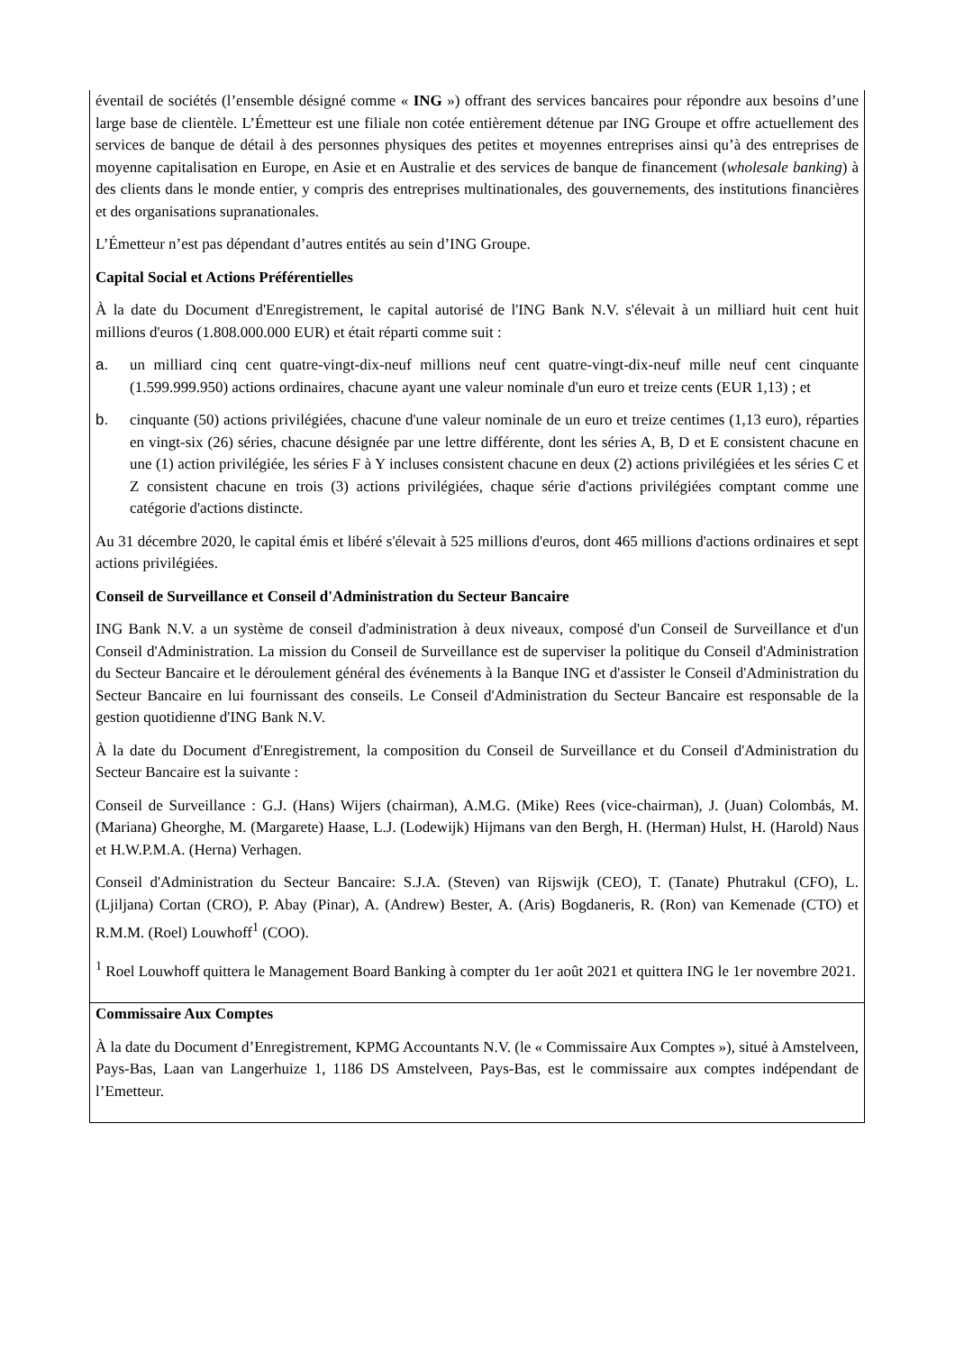| éventail de sociétés (l’ensemble désigné comme « ING ») offrant des services bancaires pour répondre aux besoins d’une large base de clientèle. L’Émetteur est une filiale non cotée entièrement détenue par ING Groupe et offre actuellement des services de banque de détail à des personnes physiques des petites et moyennes entreprises ainsi qu’à des entreprises de moyenne capitalisation en Europe, en Asie et en Australie et des services de banque de financement ( wholesale banking ) à des clients dans le monde entier, y compris des entreprises multinationales, des gouvernements, des institutions financières et des organisations supranationales. L’Émetteur n’est pas dépendant d’autres entités au sein d’ING Groupe. Capital Social et Actions Préférentielles À la date du Document d'Enregistrement, le capital autorisé de l'ING Bank N.V. s'élevait à un milliard huit cent huit millions d'euros (1.808.000.000 EUR) et était réparti comme suit : a. un milliard cinq cent quatre-vingt-dix-neuf millions neuf cent quatre-vingt-dix-neuf mille neuf cent cinquante (1.599.999.950) actions ordinaires, chacune ayant une valeur nominale d'un euro et treize cents (EUR 1,13) ; et b. cinquante (50) actions privilégiées, chacune d'une valeur nominale de un euro et treize centimes (1,13 euro), réparties en vingt-six (26) séries, chacune désignée par une lettre différente, dont les séries A, B, D et E consistent chacune en une (1) action privilégiée, les séries F à Y incluses consistent chacune en deux (2) actions privilégiées et les séries C et Z consistent chacune en trois (3) actions privilégiées, chaque série d'actions privilégiées comptant comme une catégorie d'actions distincte. Au 31 décembre 2020, le capital émis et libéré s'élevait à 525 millions d'euros, dont 465 millions d'actions ordinaires et sept actions privilégiées. Conseil de Surveillance et Conseil d'Administration du Secteur Bancaire ING Bank N.V. a un système de conseil d'administration à deux niveaux, composé d'un Conseil de Surveillance et d'un Conseil d'Administration. La mission du Conseil de Surveillance est de superviser la politique du Conseil d'Administration du Secteur Bancaire et le déroulement général des événements à la Banque ING et d'assister le Conseil d'Administration du Secteur Bancaire en lui fournissant des conseils. Le Conseil d'Administration du Secteur Bancaire est responsable de la gestion quotidienne d'ING Bank N.V. À la date du Document d'Enregistrement, la composition du Conseil de Surveillance et du Conseil d'Administration du Secteur Bancaire est la suivante : Conseil de Surveillance : G.J. (Hans) Wijers (chairman), A.M.G. (Mike) Rees (vice-chairman), J. (Juan) Colombás, M. (Mariana) Gheorghe, M. (Margarete) Haase, L.J. (Lodewijk) Hijmans van den Bergh, H. (Herman) Hulst, H. (Harold) Naus et H.W.P.M.A. (Herna) Verhagen. Conseil d'Administration du Secteur Bancaire: S.J.A. (Steven) van Rijswijk (CEO), T. (Tanate) Phutrakul (CFO), L. (Ljiljana) Cortan (CRO), P. Abay (Pinar), A. (Andrew) Bester, A. (Aris) Bogdaneris, R. (Ron) van Kemenade (CTO) et R.M.M. (Roel) Louwhoff<sup>1</sup> (COO). <sup>1</sup> Roel Louwhoff quittera le Management Board Banking à compter du 1er août 2021 et quittera ING le 1er novembre 2021. |
| Commissaire Aux Comptes À la date du Document d’Enregistrement, KPMG Accountants N.V. (le « Commissaire Aux Comptes »), situé à Amstelveen, Pays-Bas, Laan van Langerhuize 1, 1186 DS Amstelveen, Pays-Bas, est le commissaire aux comptes indépendant de l’Emetteur. |